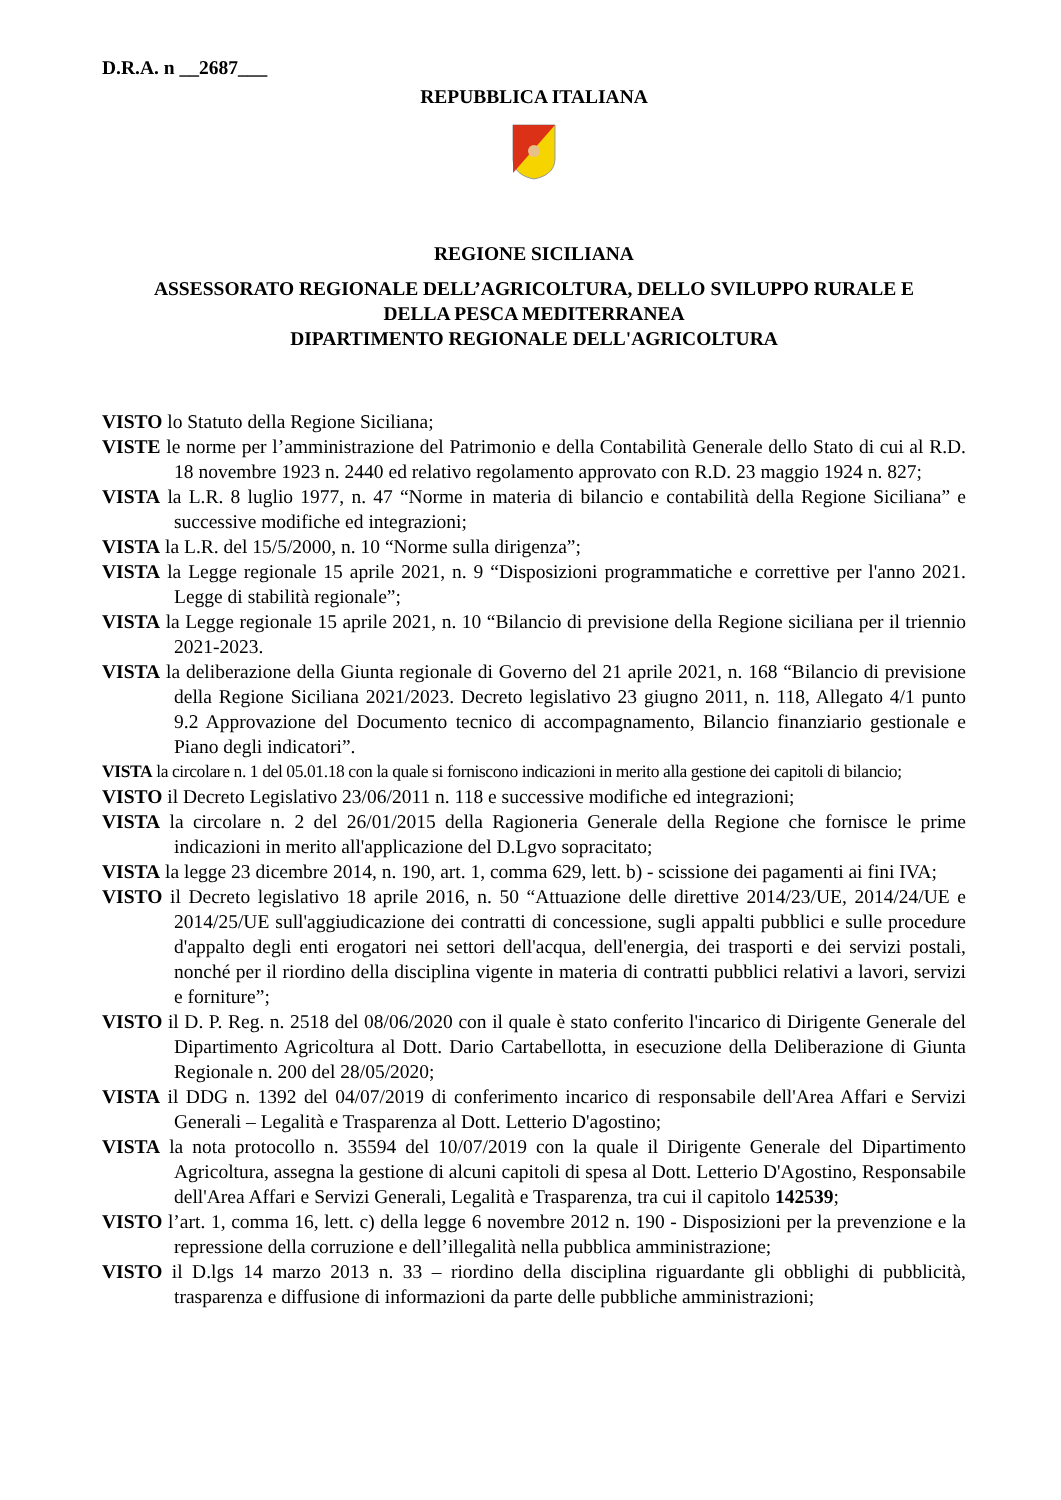D.R.A. n __2687___
REPUBBLICA ITALIANA
REGIONE SICILIANA
ASSESSORATO REGIONALE DELL’AGRICOLTURA, DELLO SVILUPPO RURALE E
DELLA PESCA MEDITERRANEA
DIPARTIMENTO REGIONALE DELL'AGRICOLTURA
VISTO lo Statuto della Regione Siciliana;
VISTE le norme per l’amministrazione del Patrimonio e della Contabilità Generale dello Stato di cui al R.D. 18 novembre 1923 n. 2440 ed relativo regolamento approvato con R.D. 23 maggio 1924 n. 827;
VISTA la L.R. 8 luglio 1977, n. 47 “Norme in materia di bilancio e contabilità della Regione Siciliana” e successive modifiche ed integrazioni;
VISTA la L.R. del 15/5/2000, n. 10 “Norme sulla dirigenza”;
VISTA la Legge regionale 15 aprile 2021, n. 9 “Disposizioni programmatiche e correttive per l'anno 2021. Legge di stabilità regionale”;
VISTA la Legge regionale 15 aprile 2021, n. 10 “Bilancio di previsione della Regione siciliana per il triennio 2021-2023.
VISTA la deliberazione della Giunta regionale di Governo del 21 aprile 2021, n. 168 “Bilancio di previsione della Regione Siciliana 2021/2023. Decreto legislativo 23 giugno 2011, n. 118, Allegato 4/1 punto 9.2 Approvazione del Documento tecnico di accompagnamento, Bilancio finanziario gestionale e Piano degli indicatori”.
VISTA la circolare n. 1 del 05.01.18 con la quale si forniscono indicazioni in merito alla gestione dei capitoli di bilancio;
VISTO il Decreto Legislativo 23/06/2011 n. 118 e successive modifiche ed integrazioni;
VISTA la circolare n. 2 del 26/01/2015 della Ragioneria Generale della Regione che fornisce le prime indicazioni in merito all'applicazione del D.Lgvo sopracitato;
VISTA la legge 23 dicembre 2014, n. 190, art. 1, comma 629, lett. b) - scissione dei pagamenti ai fini IVA;
VISTO il Decreto legislativo 18 aprile 2016, n. 50 “Attuazione delle direttive 2014/23/UE, 2014/24/UE e 2014/25/UE sull'aggiudicazione dei contratti di concessione, sugli appalti pubblici e sulle procedure d'appalto degli enti erogatori nei settori dell'acqua, dell'energia, dei trasporti e dei servizi postali, nonché per il riordino della disciplina vigente in materia di contratti pubblici relativi a lavori, servizi e forniture”;
VISTO il D. P. Reg. n. 2518 del 08/06/2020 con il quale è stato conferito l'incarico di Dirigente Generale del Dipartimento Agricoltura al Dott. Dario Cartabellotta, in esecuzione della Deliberazione di Giunta Regionale n. 200 del 28/05/2020;
VISTA il DDG n. 1392 del 04/07/2019 di conferimento incarico di responsabile dell'Area Affari e Servizi Generali – Legalità e Trasparenza al Dott. Letterio D'agostino;
VISTA la nota protocollo n. 35594 del 10/07/2019 con la quale il Dirigente Generale del Dipartimento Agricoltura, assegna la gestione di alcuni capitoli di spesa al Dott. Letterio D'Agostino, Responsabile dell'Area Affari e Servizi Generali, Legalità e Trasparenza, tra cui il capitolo 142539;
VISTO l’art. 1, comma 16, lett. c) della legge 6 novembre 2012 n. 190 - Disposizioni per la prevenzione e la repressione della corruzione e dell’illegalità nella pubblica amministrazione;
VISTO il D.lgs 14 marzo 2013 n. 33 – riordino della disciplina riguardante gli obblighi di pubblicità, trasparenza e diffusione di informazioni da parte delle pubbliche amministrazioni;